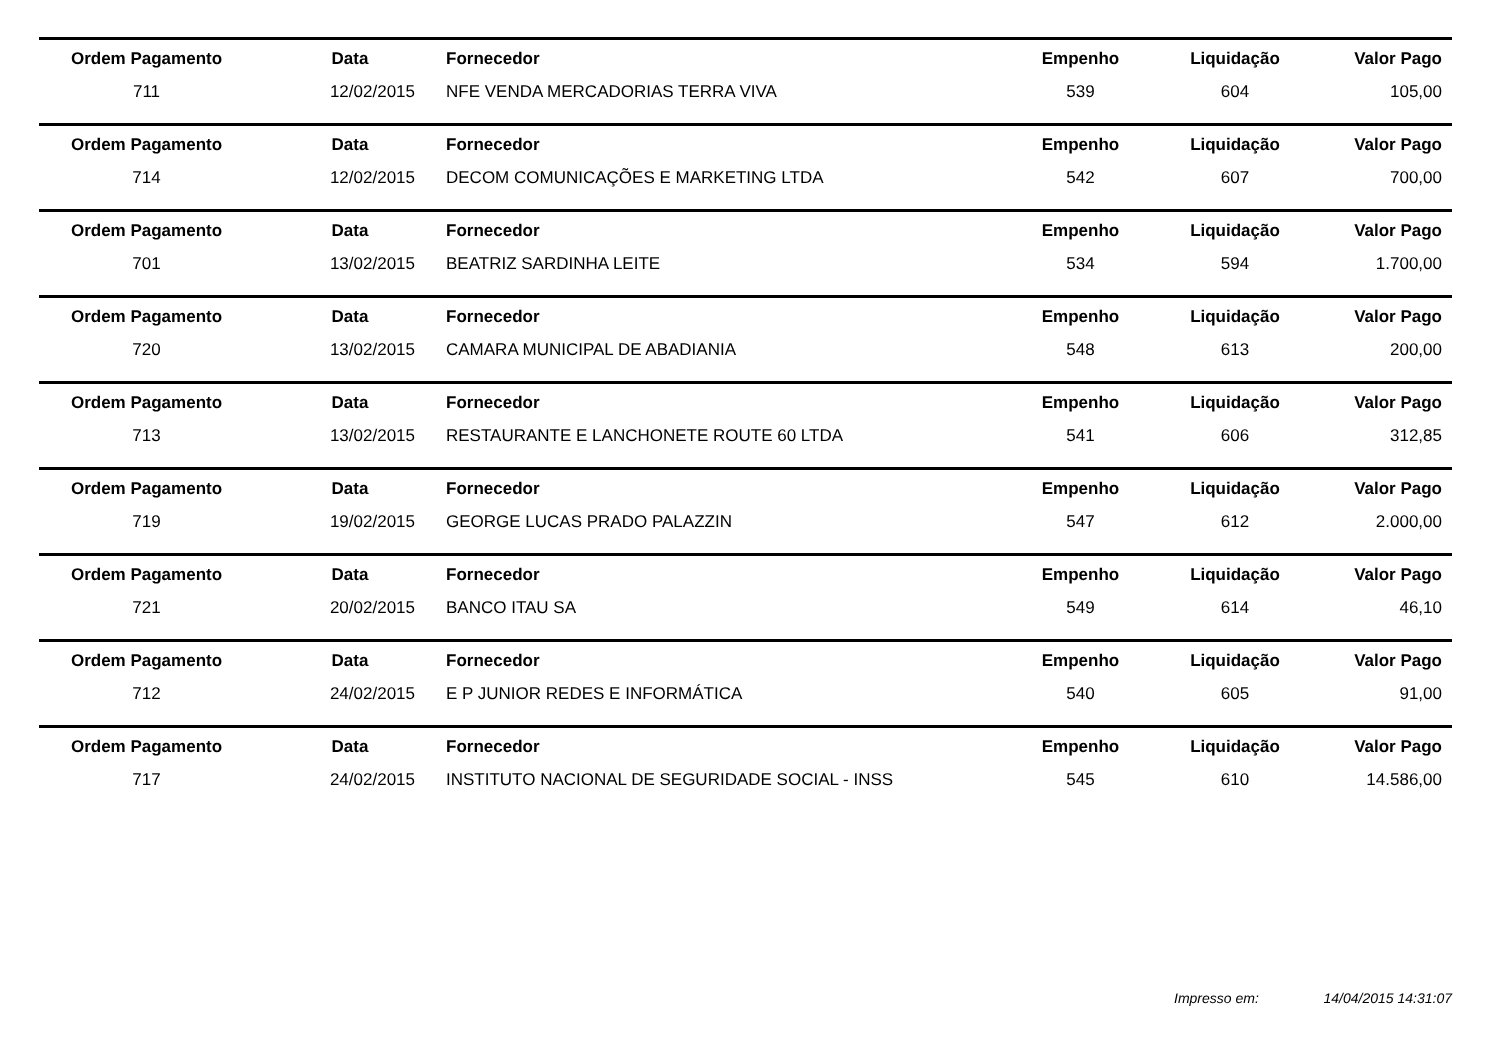| Ordem Pagamento | Data | Fornecedor | Empenho | Liquidação | Valor Pago |
| 711 | 12/02/2015 | NFE VENDA MERCADORIAS TERRA VIVA | 539 | 604 | 105,00 |
| Ordem Pagamento | Data | Fornecedor | Empenho | Liquidação | Valor Pago |
| 714 | 12/02/2015 | DECOM COMUNICAÇÕES E MARKETING LTDA | 542 | 607 | 700,00 |
| Ordem Pagamento | Data | Fornecedor | Empenho | Liquidação | Valor Pago |
| 701 | 13/02/2015 | BEATRIZ SARDINHA LEITE | 534 | 594 | 1.700,00 |
| Ordem Pagamento | Data | Fornecedor | Empenho | Liquidação | Valor Pago |
| 720 | 13/02/2015 | CAMARA MUNICIPAL DE ABADIANIA | 548 | 613 | 200,00 |
| Ordem Pagamento | Data | Fornecedor | Empenho | Liquidação | Valor Pago |
| 713 | 13/02/2015 | RESTAURANTE E LANCHONETE ROUTE 60 LTDA | 541 | 606 | 312,85 |
| Ordem Pagamento | Data | Fornecedor | Empenho | Liquidação | Valor Pago |
| 719 | 19/02/2015 | GEORGE LUCAS PRADO PALAZZIN | 547 | 612 | 2.000,00 |
| Ordem Pagamento | Data | Fornecedor | Empenho | Liquidação | Valor Pago |
| 721 | 20/02/2015 | BANCO ITAU SA | 549 | 614 | 46,10 |
| Ordem Pagamento | Data | Fornecedor | Empenho | Liquidação | Valor Pago |
| 712 | 24/02/2015 | E P JUNIOR REDES E INFORMÁTICA | 540 | 605 | 91,00 |
| Ordem Pagamento | Data | Fornecedor | Empenho | Liquidação | Valor Pago |
| 717 | 24/02/2015 | INSTITUTO NACIONAL DE SEGURIDADE SOCIAL - INSS | 545 | 610 | 14.586,00 |
Impresso em: 14/04/2015 14:31:07